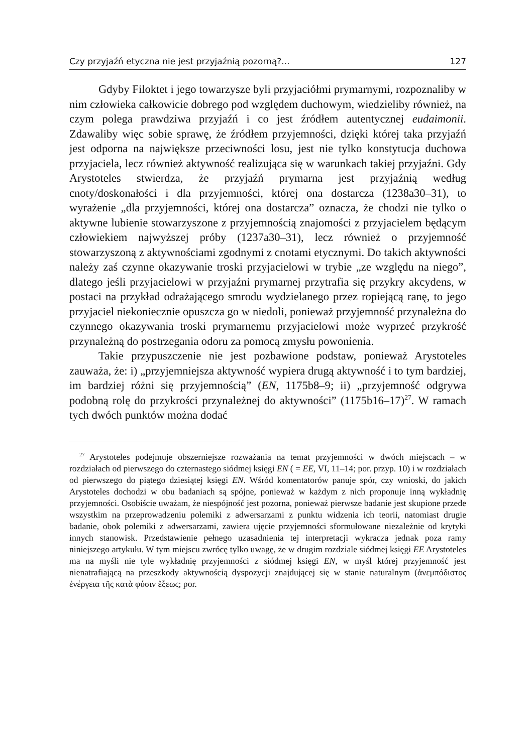Czy przyjaźń etyczna nie jest przyjaźnią pozorną?... 127
Gdyby Filoktet i jego towarzysze byli przyjaciółmi prymarnymi, rozpoznaliby w nim człowieka całkowicie dobrego pod względem duchowym, wiedzieliby również, na czym polega prawdziwa przyjaźń i co jest źródłem autentycznej eudaimonii. Zdawaliby więc sobie sprawę, że źródłem przyjemności, dzięki której taka przyjaźń jest odporna na największe przeciwności losu, jest nie tylko konstytucja duchowa przyjaciela, lecz również aktywność realizująca się w warunkach takiej przyjaźni. Gdy Arystoteles stwierdza, że przyjaźń prymarna jest przyjaźnią według cnoty/doskonałości i dla przyjemności, której ona dostarcza (1238a30–31), to wyrażenie „dla przyjemności, której ona dostarcza” oznacza, że chodzi nie tylko o aktywne lubienie stowarzyszone z przyjemnością znajomości z przyjacielem będącym człowiekiem najwyższej próby (1237a30–31), lecz również o przyjemność stowarzyszoną z aktywnościami zgodnymi z cnotami etycznymi. Do takich aktywności należy zaś czynne okazywanie troski przyjacielowi w trybie „ze względu na niego”, dlatego jeśli przyjacielowi w przyjaźni prymarnej przytrafia się przykry akcydens, w postaci na przykład odrażającego smrodu wydzielanego przez ropiejącą ranę, to jego przyjaciel niekoniecznie opuszcza go w niedoli, ponieważ przyjemność przynależna do czynnego okazywania troski prymarnemu przyjacielowi może wyprzeć przykrość przynależną do postrzegania odoru za pomocą zmysłu powonienia.
Takie przypuszczenie nie jest pozbawione podstaw, ponieważ Arystoteles zauważa, że: i) „przyjemniejsza aktywność wypiera drugą aktywność i to tym bardziej, im bardziej różni się przyjemnością” (EN, 1175b8–9; ii) „przyjemność odgrywa podobną rolę do przykrości przynależnej do aktywności” (1175b16–17)<sup>27</sup>. W ramach tych dwóch punktów można dodać
<sup>27</sup> Arystoteles podejmuje obszerniejsze rozważania na temat przyjemności w dwóch miejscach – w rozdziałach od pierwszego do czternastego siódmej księgi EN ( = EE, VI, 11–14; por. przyp. 10) i w rozdziałach od pierwszego do piątego dziesiątej księgi EN. Wśród komentatorów panuje spór, czy wnioski, do jakich Arystoteles dochodzi w obu badaniach są spójne, ponieważ w każdym z nich proponuje inną wykładnię przyjemności. Osobiście uważam, że niespójność jest pozorna, ponieważ pierwsze badanie jest skupione przede wszystkim na przeprowadzeniu polemiki z adwersarzami z punktu widzenia ich teorii, natomiast drugie badanie, obok polemiki z adwersarzami, zawiera ujęcie przyjemności sformułowane niezależnie od krytyki innych stanowisk. Przedstawienie pełnego uzasadnienia tej interpretacji wykracza jednak poza ramy niniejszego artykułu. W tym miejscu zwrócę tylko uwagę, że w drugim rozdziale siódmej księgi EE Arystoteles ma na myśli nie tyle wykładnię przyjemności z siódmej księgi EN, w myśl której przyjemność jest nienatrafiającą na przeszkody aktywnością dyspozycji znajdującej się w stanie naturalnym (ἀνεμπόδιστος ἐνέργεια τῆς κατὰ φύσιν ἕξεως; por.